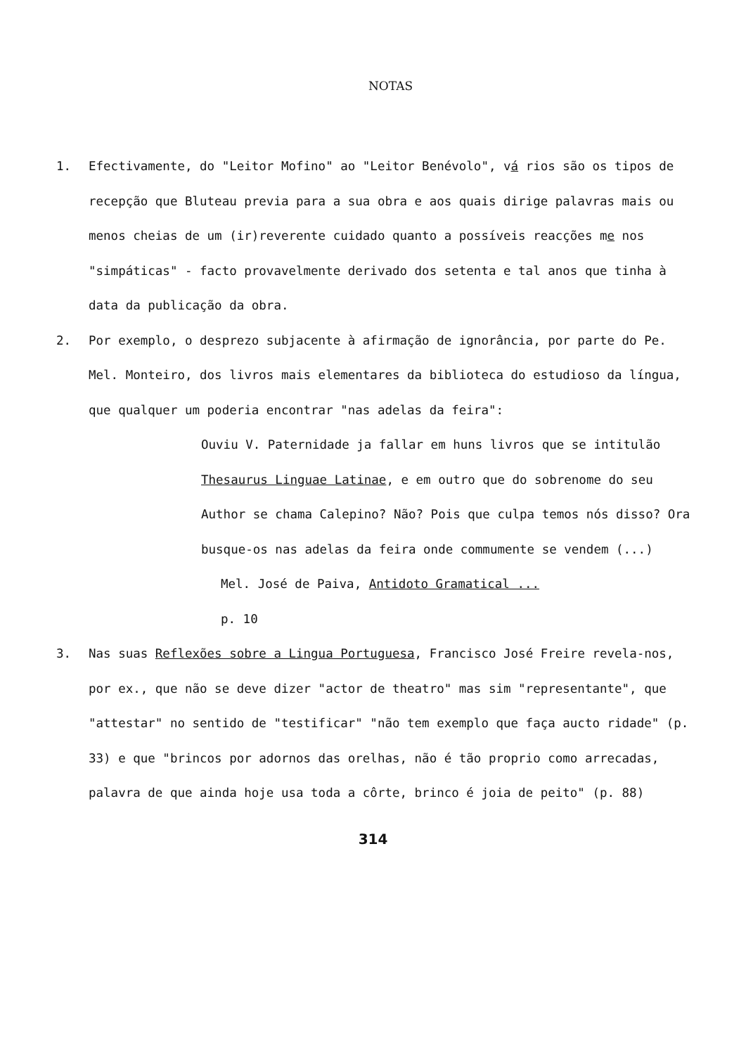NOTAS
1. Efectivamente, do "Leitor Mofino" ao "Leitor Benévolo", vá rios são os tipos de recepção que Bluteau previa para a sua obra e aos quais dirige palavras mais ou menos cheias de um (ir)reverente cuidado quanto a possíveis reacções me nos "simpáticas" - facto provavelmente derivado dos setenta e tal anos que tinha à data da publicação da obra.
2. Por exemplo, o desprezo subjacente à afirmação de ignorância, por parte do Pe. Mel. Monteiro, dos livros mais elementares da biblioteca do estudioso da língua, que qualquer um poderia encontrar "nas adelas da feira":
Ouviu V. Paternidade ja fallar em huns livros que se intitulão Thesaurus Linguae Latinae, e em outro que do sobrenome do seu Author se chama Calepino? Não? Pois que culpa temos nós disso? Ora busque-os nas adelas da feira onde commumente se vendem (...)
Mel. José de Paiva, Antidoto Gramatical ...
p. 10
3. Nas suas Reflexões sobre a Lingua Portuguesa, Francisco José Freire revela-nos, por ex., que não se deve dizer "actor de theatro" mas sim "representante", que "attestar" no sentido de "testificar" "não tem exemplo que faça aucto ridade" (p. 33) e que "brincos por adornos das orelhas, não é tão proprio como arrecadas, palavra de que ainda hoje usa toda a côrte, brinco é joia de peito" (p. 88)
314